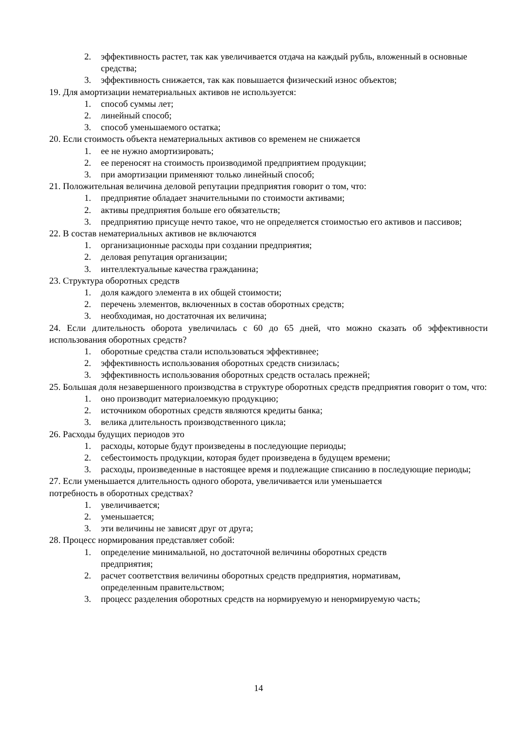2. эффективность растет, так как увеличивается отдача на каждый рубль, вложенный в основные средства;
3. эффективность снижается, так как повышается физический износ объектов;
19. Для амортизации нематериальных активов не используется:
1. способ суммы лет;
2. линейный способ;
3. способ уменьшаемого остатка;
20. Если стоимость объекта нематериальных активов со временем не снижается
1. ее не нужно амортизировать;
2. ее переносят на стоимость производимой предприятием продукции;
3. при амортизации применяют только линейный способ;
21. Положительная величина деловой репутации предприятия говорит о том, что:
1. предприятие обладает значительными по стоимости активами;
2. активы предприятия больше его обязательств;
3. предприятию присуще нечто такое, что не определяется стоимостью его активов и пассивов;
22. В состав нематериальных активов не включаются
1. организационные расходы при создании предприятия;
2. деловая репутация организации;
3. интеллектуальные качества гражданина;
23. Структура оборотных средств
1. доля каждого элемента в их общей стоимости;
2. перечень элементов, включенных в состав оборотных средств;
3. необходимая, но достаточная их величина;
24. Если длительность оборота увеличилась с 60 до 65 дней, что можно сказать об эффективности использования оборотных средств?
1. оборотные средства стали использоваться эффективнее;
2. эффективность использования оборотных средств снизилась;
3. эффективность использования оборотных средств осталась прежней;
25. Большая доля незавершенного производства в структуре оборотных средств предприятия говорит о том, что:
1. оно производит материалоемкую продукцию;
2. источником оборотных средств являются кредиты банка;
3. велика длительность производственного цикла;
26. Расходы будущих периодов это
1. расходы, которые будут произведены в последующие периоды;
2. себестоимость продукции, которая будет произведена в будущем времени;
3. расходы, произведенные в настоящее время и подлежащие списанию в последующие периоды;
27. Если уменьшается длительность одного оборота, увеличивается или уменьшается
потребность в оборотных средствах?
1. увеличивается;
2. уменьшается;
3. эти величины не зависят друг от друга;
28. Процесс нормирования представляет собой:
1. определение минимальной, но достаточной величины оборотных средств
предприятия;
2. расчет соответствия величины оборотных средств предприятия, нормативам,
определенным правительством;
3. процесс разделения оборотных средств на нормируемую и ненормируемую часть;
14